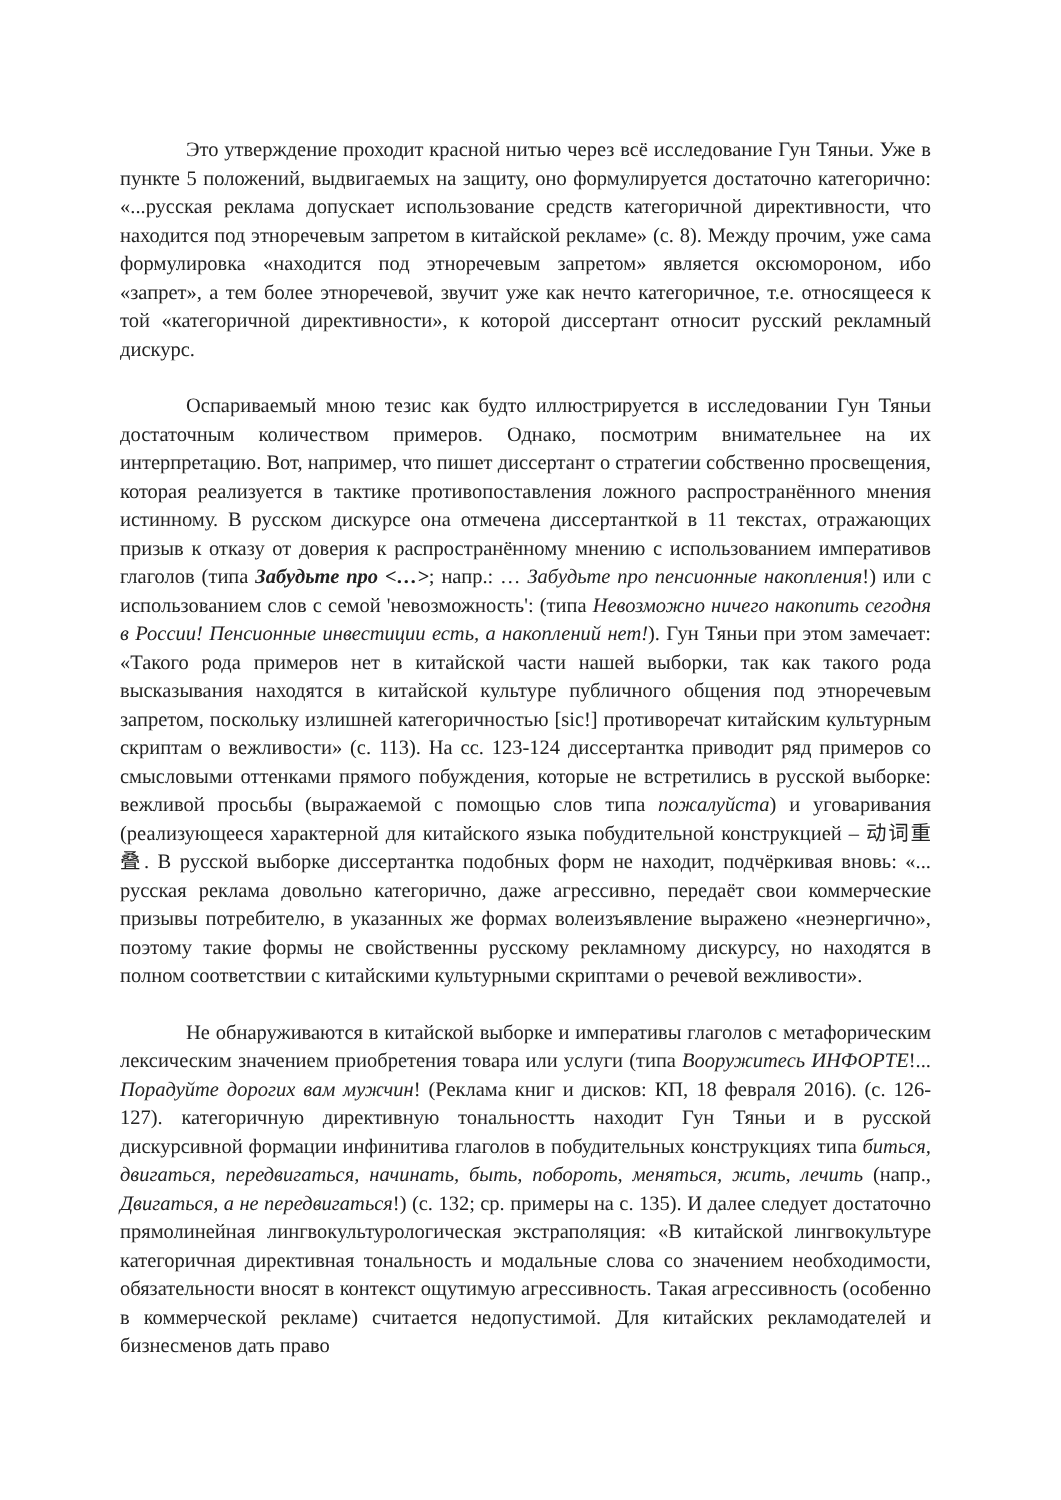Это утверждение проходит красной нитью через всё исследование Гун Тяньи. Уже в пункте 5 положений, выдвигаемых на защиту, оно формулируется достаточно категорично: «...русская реклама допускает использование средств категоричной директивности, что находится под этноречевым запретом в китайской рекламе» (с. 8). Между прочим, уже сама формулировка «находится под этноречевым запретом» является оксюмороном, ибо «запрет», а тем более этноречевой, звучит уже как нечто категоричное, т.е. относящееся к той «категоричной директивности», к которой диссертант относит русский рекламный дискурс.
Оспариваемый мною тезис как будто иллюстрируется в исследовании Гун Тяньи достаточным количеством примеров. Однако, посмотрим внимательнее на их интерпретацию. Вот, например, что пишет диссертант о стратегии собственно просвещения, которая реализуется в тактике противопоставления ложного распространённого мнения истинному. В русском дискурсе она отмечена диссертанткой в 11 текстах, отражающих призыв к отказу от доверия к распространённому мнению с использованием императивов глаголов (типа Забудьте про <…>; напр.: … Забудьте про пенсионные накопления!) или с использованием слов с семой 'невозможность': (типа Невозможно ничего накопить сегодня в России! Пенсионные инвестиции есть, а накоплений нет!). Гун Тяньи при этом замечает: «Такого рода примеров нет в китайской части нашей выборки, так как такого рода высказывания находятся в китайской культуре публичного общения под этноречевым запретом, поскольку излишней категоричностью [sic!] противоречат китайским культурным скриптам о вежливости» (с. 113). На сс. 123-124 диссертантка приводит ряд примеров со смысловыми оттенками прямого побуждения, которые не встретились в русской выборке: вежливой просьбы (выражаемой с помощью слов типа пожалуйста) и уговаривания (реализующееся характерной для китайского языка побудительной конструкцией – 动词重叠. В русской выборке диссертантка подобных форм не находит, подчёркивая вновь: «... русская реклама довольно категорично, даже агрессивно, передаёт свои коммерческие призывы потребителю, в указанных же формах волеизъявление выражено «неэнергично», поэтому такие формы не свойственны русскому рекламному дискурсу, но находятся в полном соответствии с китайскими культурными скриптами о речевой вежливости».
Не обнаруживаются в китайской выборке и императивы глаголов с метафорическим лексическим значением приобретения товара или услуги (типа Вооружитесь ИНФОРТЕ!... Порадуйте дорогих вам мужчин! (Реклама книг и дисков: КП, 18 февраля 2016). (с. 126-127). категоричную директивную тональностть находит Гун Тяньи и в русской дискурсивной формации инфинитива глаголов в побудительных конструкциях типа биться, двигаться, передвигаться, начинать, быть, побороть, меняться, жить, лечить (напр., Двигаться, а не передвигаться!) (с. 132; ср. примеры на с. 135). И далее следует достаточно прямолинейная лингвокультурологическая экстраполяция: «В китайской лингвокультуре категоричная директивная тональность и модальные слова со значением необходимости, обязательности вносят в контекст ощутимую агрессивность. Такая агрессивность (особенно в коммерческой рекламе) считается недопустимой. Для китайских рекламодателей и бизнесменов дать право